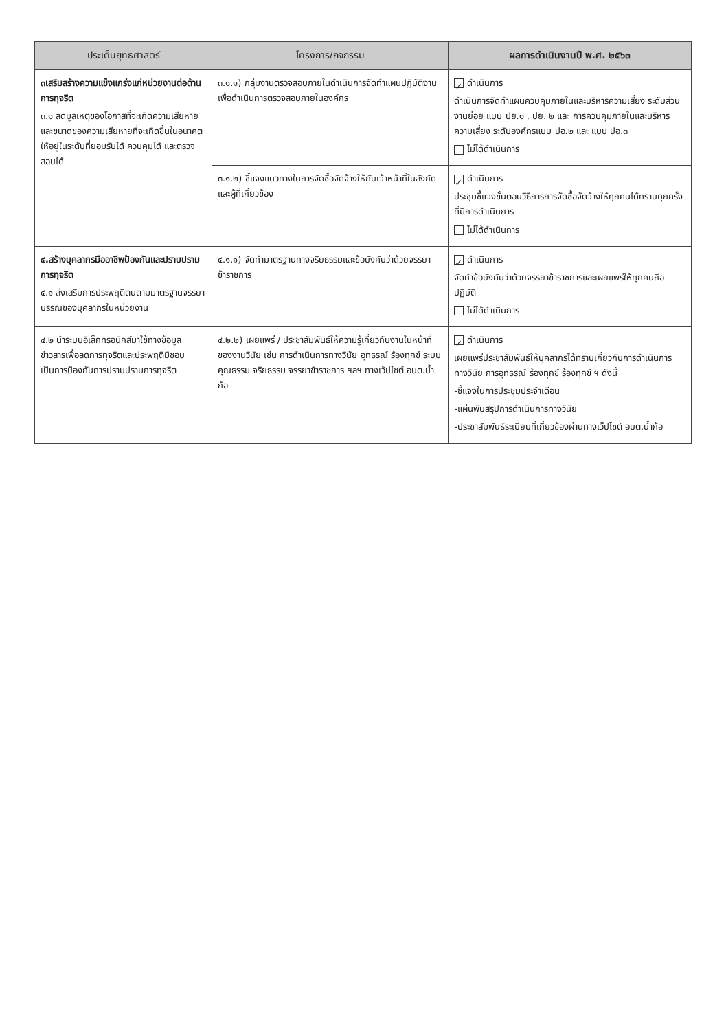| ประเด็นยุทธศาสตร์ | โครงการ/กิจกรรม | ผลการดำเนินงานปี พ.ศ. ๒๕๖๓ |
| --- | --- | --- |
| ๓เสริมสร้างความแข็งแกร่งแก่หน่วยงานต่อต้านการทุจริต ๓.๑ ลดมูลเหตุของโอกาสที่จะเกิดความเสียหายและขนาดของความเสียหายที่จะเกิดขึ้นในอนาคตให้อยู่ในระดับที่ยอมรับได้ ควบคุมได้ และตรวจสอบได้ | ๓.๑.๑) กลุ่มงานตรวจสอบภายในดำเนินการจัดทำแผนปฏิบัติงานเพื่อดำเนินการตรวจสอบภายในองค์กร | ✓ ดำเนินการ ดำเนินการจัดทำแผนควบคุมภายในและบริหารความเสี่ยง ระดับส่วนงานย่อย แบบ ปย.๑ , ปย. ๒ และ การควบคุมภายในและบริหารความเสี่ยง ระดับองค์กรแบบ ปอ.๒ และ แบบ ปอ.๓ ไม่ได้ดำเนินการ |
| | ๓.๑.๒) ชี้แจงแนวทางในการจัดซื้อจัดจ้างให้กับเจ้าหน้าที่ในสังกัดและผู้ที่เกี่ยวข้อง | ✓ ดำเนินการ ประชุมชี้แจงขั้นตอนวิธีการการจัดซื้อจัดจ้างให้ทุกคนได้ทราบทุกครั้งที่มีการดำเนินการ ไม่ได้ดำเนินการ |
| ๔.สร้างบุคลากรมืออาชีพป้องกันและปราบปรามการทุจริต ๔.๑ ส่งเสริมการประพฤติตนตามมาตรฐานจรรยาบรรณของบุคลากรในหน่วยงาน | ๔.๑.๑) จัดทำมาตรฐานทางจริยธรรมและข้อบังคับว่าด้วยจรรยาข้าราชการ | ✓ ดำเนินการ จัดทำข้อบังคับว่าด้วยจรรยาข้าราชการและเผยแพร่ให้ทุกคนถือปฏิบัติ ไม่ได้ดำเนินการ |
| ๔.๒ นำระบบอิเล็กทรอนิกส์มาใช้ทางข้อมูลข่าวสารเพื่อลดการทุจริตและประพฤติมิชอบเป็นการป้องกันการปราบปรามการทุจริต | ๔.๒.๒) เผยแพร่ / ประชาสัมพันธ์ให้ความรู้เกี่ยวกับงานในหน้าที่ของงานวินัย เช่น การดำเนินการทางวินัย อุทธรณ์ ร้องทุกข์ ระบบคุณธรรม จริยธรรม จรรยาข้าราชการ ฯลฯ ทางเว็ปไซต์ อบต.น้ำก้อ | ✓ ดำเนินการ เผยแพร่ประชาสัมพันธ์ให้บุคลากรได้ทราบเกี่ยวกับการดำเนินการทางวินัย การอุทธรณ์ ร้องทุกข์ ร้องทุกข์ ฯ ดังนี้ -ชี้แจงในการประชุมประจำเดือน -แผ่นพับสรุปการดำเนินการทางวินัย -ประชาสัมพันธ์ระเบียบที่เกี่ยวข้องผ่านทางเว็ปไซต์ อบต.น้ำก้อ |